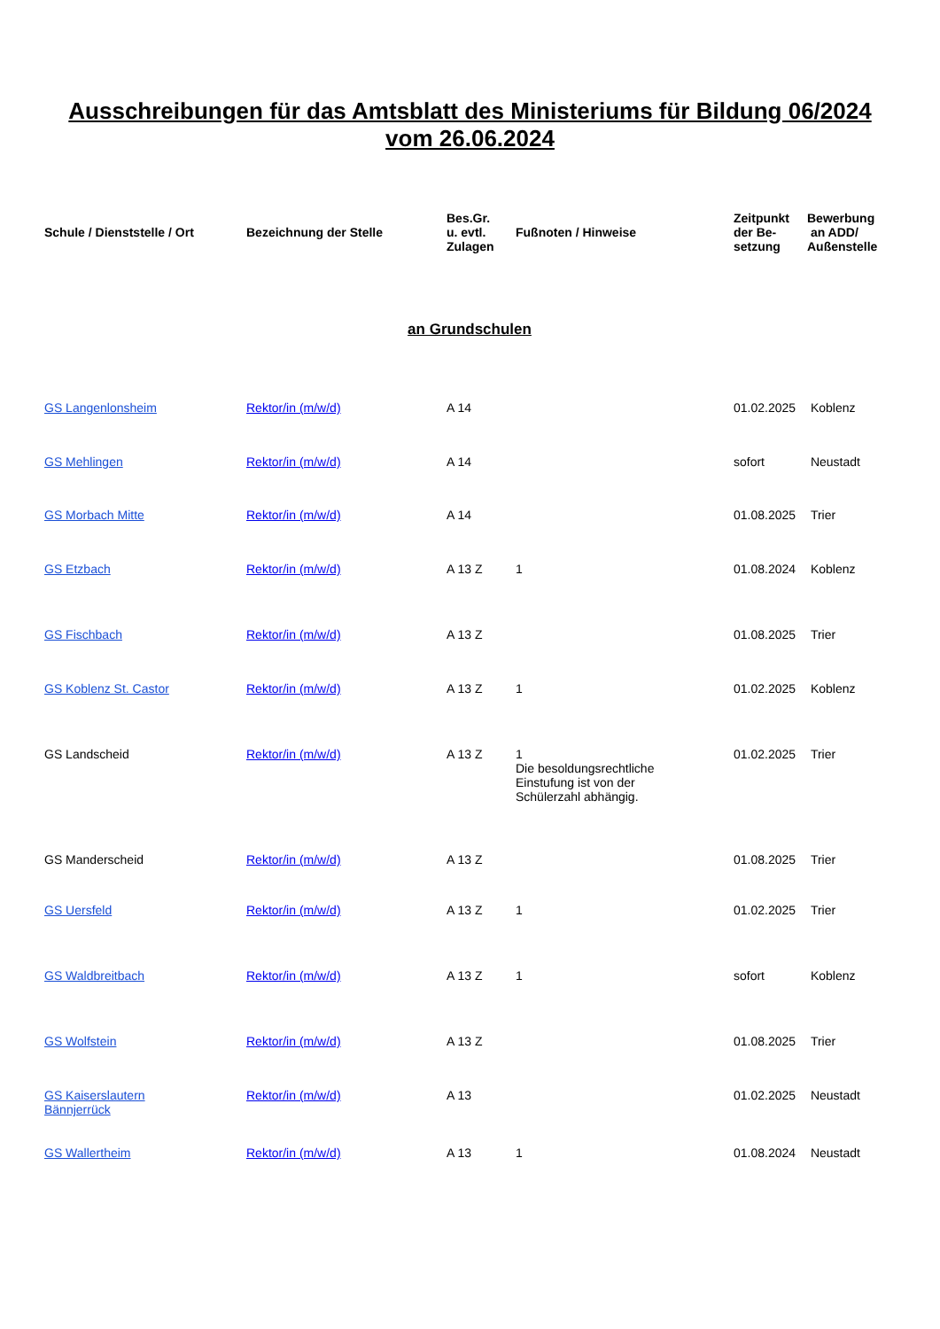Ausschreibungen für das Amtsblatt des Ministeriums für Bildung 06/2024
vom 26.06.2024
| Schule / Dienststelle / Ort | Bezeichnung der Stelle | Bes.Gr. u. evtl. Zulagen | Fußnoten / Hinweise | Zeitpunkt der Be- setzung | Bewerbung an ADD/ Außenstelle |
| --- | --- | --- | --- | --- | --- |
| an Grundschulen | | | | | |
| GS Langenlonsheim | Rektor/in (m/w/d) | A 14 | | 01.02.2025 | Koblenz |
| GS Mehlingen | Rektor/in (m/w/d) | A 14 | | sofort | Neustadt |
| GS Morbach Mitte | Rektor/in (m/w/d) | A 14 | | 01.08.2025 | Trier |
| GS Etzbach | Rektor/in (m/w/d) | A 13 Z | 1 | 01.08.2024 | Koblenz |
| GS Fischbach | Rektor/in (m/w/d) | A 13 Z | | 01.08.2025 | Trier |
| GS Koblenz St. Castor | Rektor/in (m/w/d) | A 13 Z | 1 | 01.02.2025 | Koblenz |
| GS Landscheid | Rektor/in (m/w/d) | A 13 Z | 1 Die besoldungsrechtliche Einstufung ist von der Schülerzahl abhängig. | 01.02.2025 | Trier |
| GS Manderscheid | Rektor/in (m/w/d) | A 13 Z | | 01.08.2025 | Trier |
| GS Uersfeld | Rektor/in (m/w/d) | A 13 Z | 1 | 01.02.2025 | Trier |
| GS Waldbreitbach | Rektor/in (m/w/d) | A 13 Z | 1 | sofort | Koblenz |
| GS Wolfstein | Rektor/in (m/w/d) | A 13 Z | | 01.08.2025 | Trier |
| GS Kaiserslautern Bännjerrück | Rektor/in (m/w/d) | A 13 | | 01.02.2025 | Neustadt |
| GS Wallertheim | Rektor/in (m/w/d) | A 13 | 1 | 01.08.2024 | Neustadt |